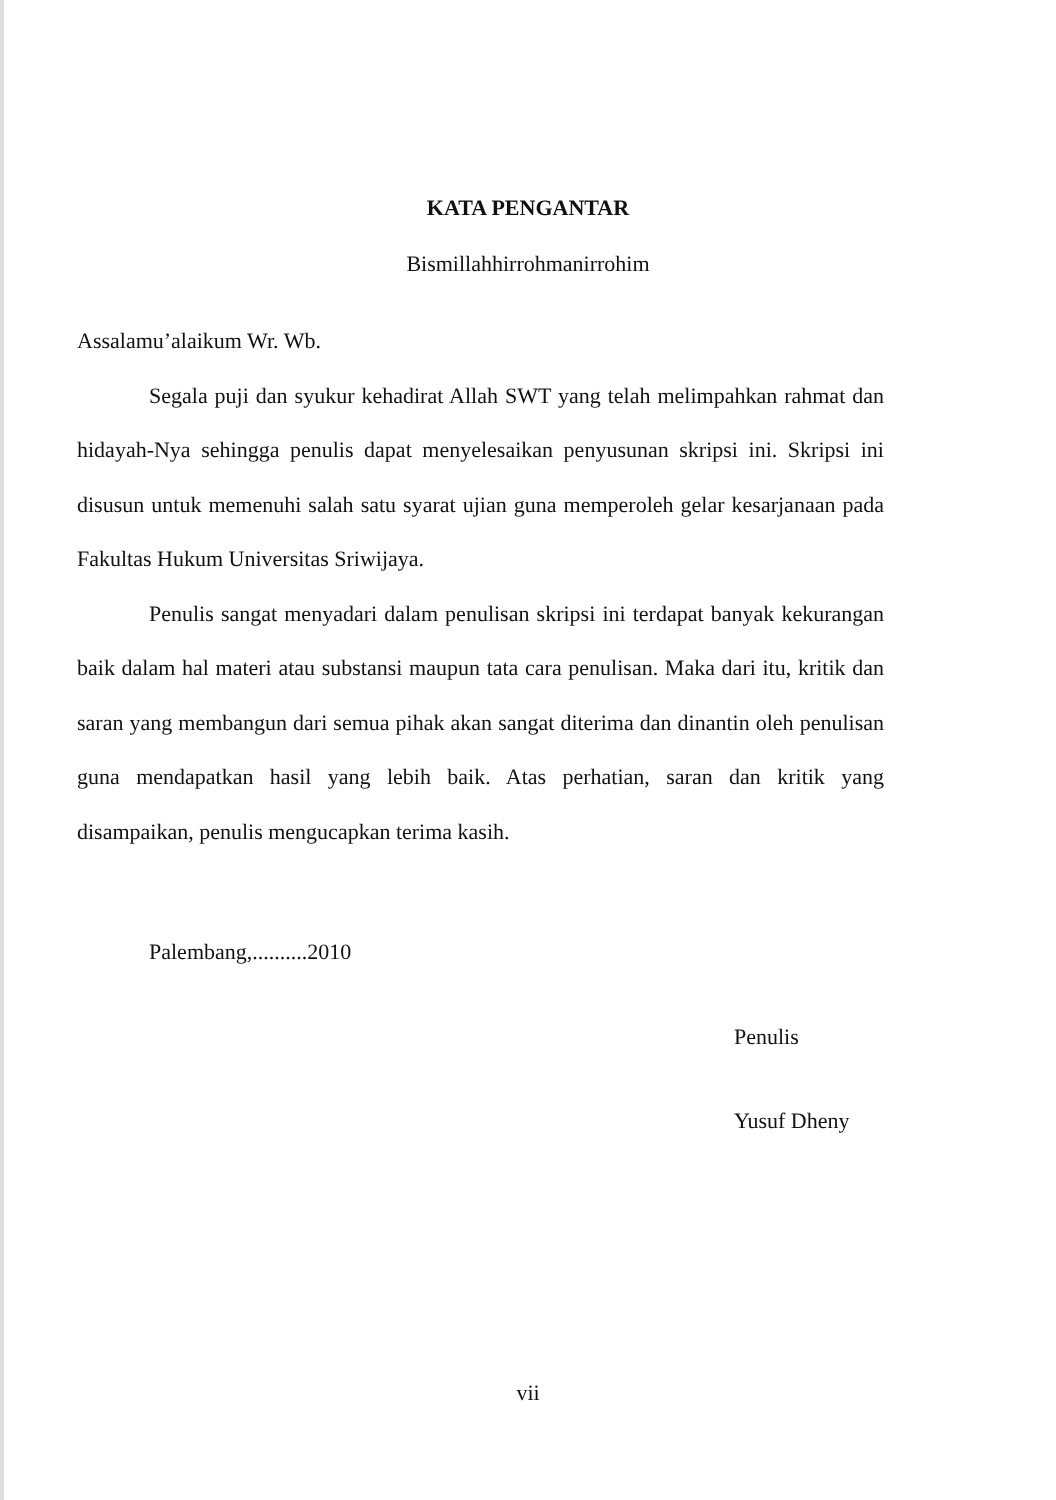KATA PENGANTAR
Bismillahhirrohmanirrohim
Assalamu’alaikum Wr. Wb.
Segala puji dan syukur kehadirat Allah SWT yang telah melimpahkan rahmat dan hidayah-Nya sehingga penulis dapat menyelesaikan penyusunan skripsi ini. Skripsi ini disusun untuk memenuhi salah satu syarat ujian guna memperoleh gelar kesarjanaan pada Fakultas Hukum Universitas Sriwijaya.
Penulis sangat menyadari dalam penulisan skripsi ini terdapat banyak kekurangan baik dalam hal materi atau substansi maupun tata cara penulisan. Maka dari itu, kritik dan saran yang membangun dari semua pihak akan sangat diterima dan dinantin oleh penulisan guna mendapatkan hasil yang lebih baik. Atas perhatian, saran dan kritik yang disampaikan, penulis mengucapkan terima kasih.
Palembang,..........2010
Penulis
Yusuf Dheny
vii